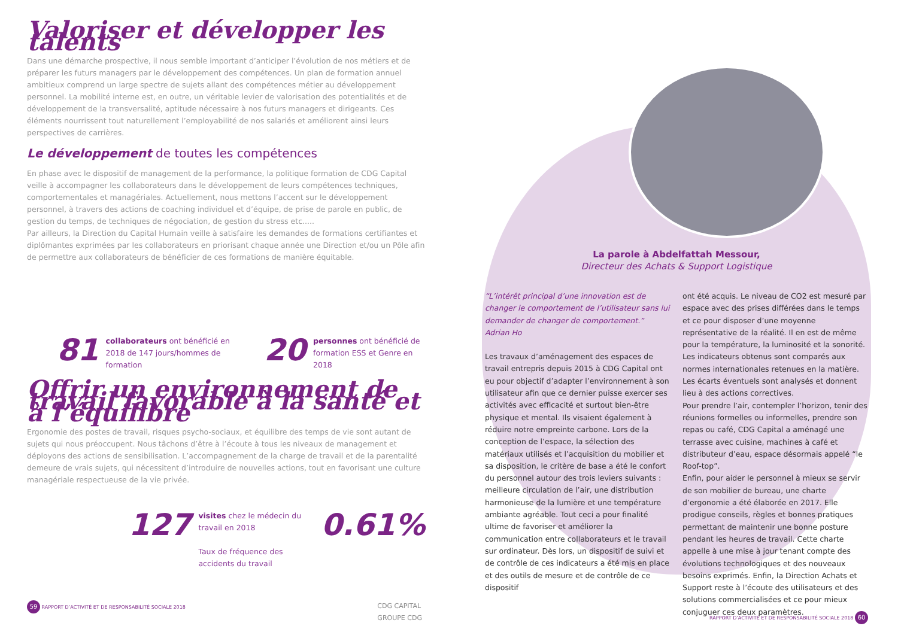Valoriser et développer les talents
Dans une démarche prospective, il nous semble important d’anticiper l’évolution de nos métiers et de préparer les futurs managers par le développement des compétences. Un plan de formation annuel ambitieux comprend un large spectre de sujets allant des compétences métier au développement personnel. La mobilité interne est, en outre, un véritable levier de valorisation des potentialités et de développement de la transversalité, aptitude nécessaire à nos futurs managers et dirigeants. Ces éléments nourrissent tout naturellement l’employabilité de nos salariés et améliorent ainsi leurs perspectives de carrières.
Le développement de toutes les compétences
En phase avec le dispositif de management de la performance, la politique formation de CDG Capital veille à accompagner les collaborateurs dans le développement de leurs compétences techniques, comportementales et managériales. Actuellement, nous mettons l’accent sur le développement personnel, à travers des actions de coaching individuel et d’équipe, de prise de parole en public, de gestion du temps, de techniques de négociation, de gestion du stress etc.....
Par ailleurs, la Direction du Capital Humain veille à satisfaire les demandes de formations certifiantes et diplômantes exprimées par les collaborateurs en priorisant chaque année une Direction et/ou un Pôle afin de permettre aux collaborateurs de bénéficier de ces formations de manière équitable.
81 collaborateurs ont bénéficié en 2018 de 147 jours/hommes de formation
20 personnes ont bénéficié de formation ESS et Genre en 2018
Offrir un environnement de travail favorable à la santé et à l’équilibre
Ergonomie des postes de travail, risques psycho-sociaux, et équilibre des temps de vie sont autant de sujets qui nous préoccupent. Nous tâchons d’être à l’écoute à tous les niveaux de management et déployons des actions de sensibilisation. L’accompagnement de la charge de travail et de la parentalité demeure de vrais sujets, qui nécessitent d’introduire de nouvelles actions, tout en favorisant une culture managériale respectueuse de la vie privée.
127 visites chez le médecin du travail en 2018
Taux de fréquence des accidents du travail 0.61%
59 RAPPORT D’ACTIVITÉ ET DE RESPONSABILITÉ SOCIALE 2018 CDG CAPITAL
GROUPE CDG
La parole à Abdelfattah Messour,
Directeur des Achats & Support Logistique
“L’intérêt principal d’une innovation est de changer le comportement de l’utilisateur sans lui demander de changer de comportement.” Adrian Ho
Les travaux d’aménagement des espaces de travail entrepris depuis 2015 à CDG Capital ont eu pour objectif d’adapter l’environnement à son utilisateur afin que ce dernier puisse exercer ses activités avec efficacité et surtout bien-être physique et mental. Ils visaient également à réduire notre empreinte carbone. Lors de la conception de l’espace, la sélection des matériaux utilisés et l’acquisition du mobilier et sa disposition, le critère de base a été le confort du personnel autour des trois leviers suivants : meilleure circulation de l’air, une distribution harmonieuse de la lumière et une température ambiante agréable. Tout ceci a pour finalité ultime de favoriser et améliorer la communication entre collaborateurs et le travail sur ordinateur. Dès lors, un dispositif de suivi et de contrôle de ces indicateurs a été mis en place et des outils de mesure et de contrôle de ce dispositif
ont été acquis. Le niveau de CO2 est mesuré par espace avec des prises différées dans le temps et ce pour disposer d’une moyenne représentative de la réalité. Il en est de même pour la température, la luminosité et la sonorité. Les indicateurs obtenus sont comparés aux normes internationales retenues en la matière. Les écarts éventuels sont analysés et donnent lieu à des actions correctives.
Pour prendre l’air, contempler l’horizon, tenir des réunions formelles ou informelles, prendre son repas ou café, CDG Capital a aménagé une terrasse avec cuisine, machines à café et distributeur d’eau, espace désormais appelé “le Roof-top”.
Enfin, pour aider le personnel à mieux se servir de son mobilier de bureau, une charte d’ergonomie a été élaborée en 2017. Elle prodigue conseils, règles et bonnes pratiques permettant de maintenir une bonne posture pendant les heures de travail. Cette charte appelle à une mise à jour tenant compte des évolutions technologiques et des nouveaux besoins exprimés. Enfin, la Direction Achats et Support reste à l’écoute des utilisateurs et des solutions commercialisées et ce pour mieux conjuguer ces deux paramètres.
RAPPORT D’ACTIVITÉ ET DE RESPONSABILITÉ SOCIALE 2018 60